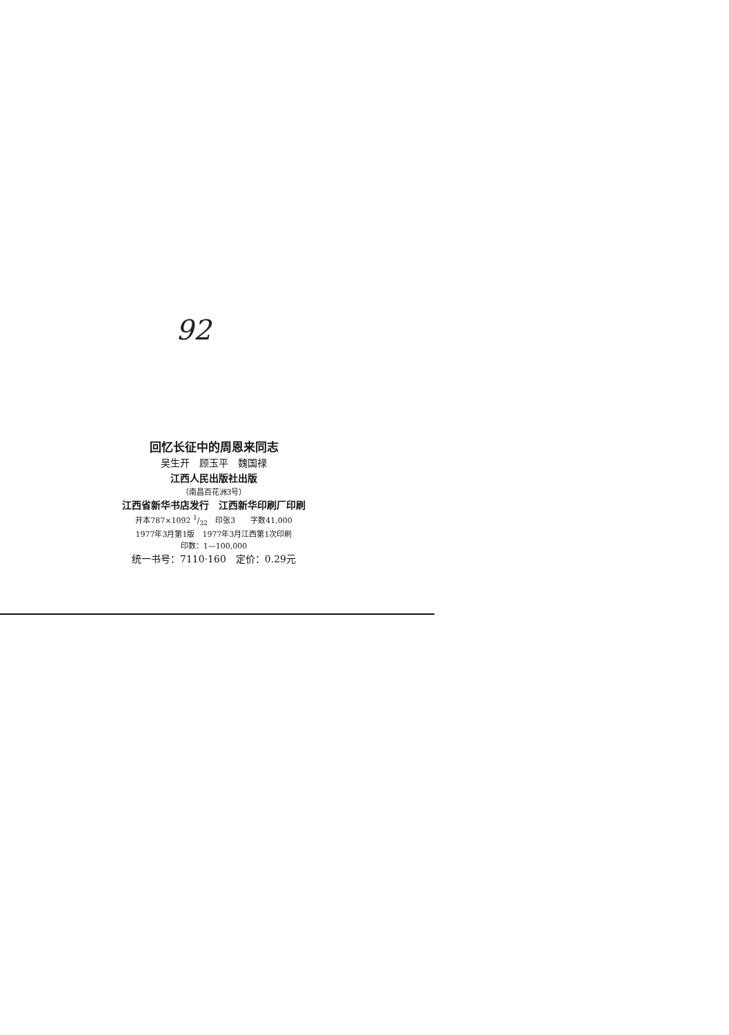92
回忆长征中的周恩来同志
吴生开　顾玉平　魏国禄
江西人民出版社出版
（南昌百花洲3号）
江西省新华书店发行　江西新华印刷厂印刷
开本787×1092 1/32　印张3　　字数41,000
1977年3月第1版　1977年3月江西第1次印刷
印数：1—100,000
统一书号：7110·160　定价：0.29元